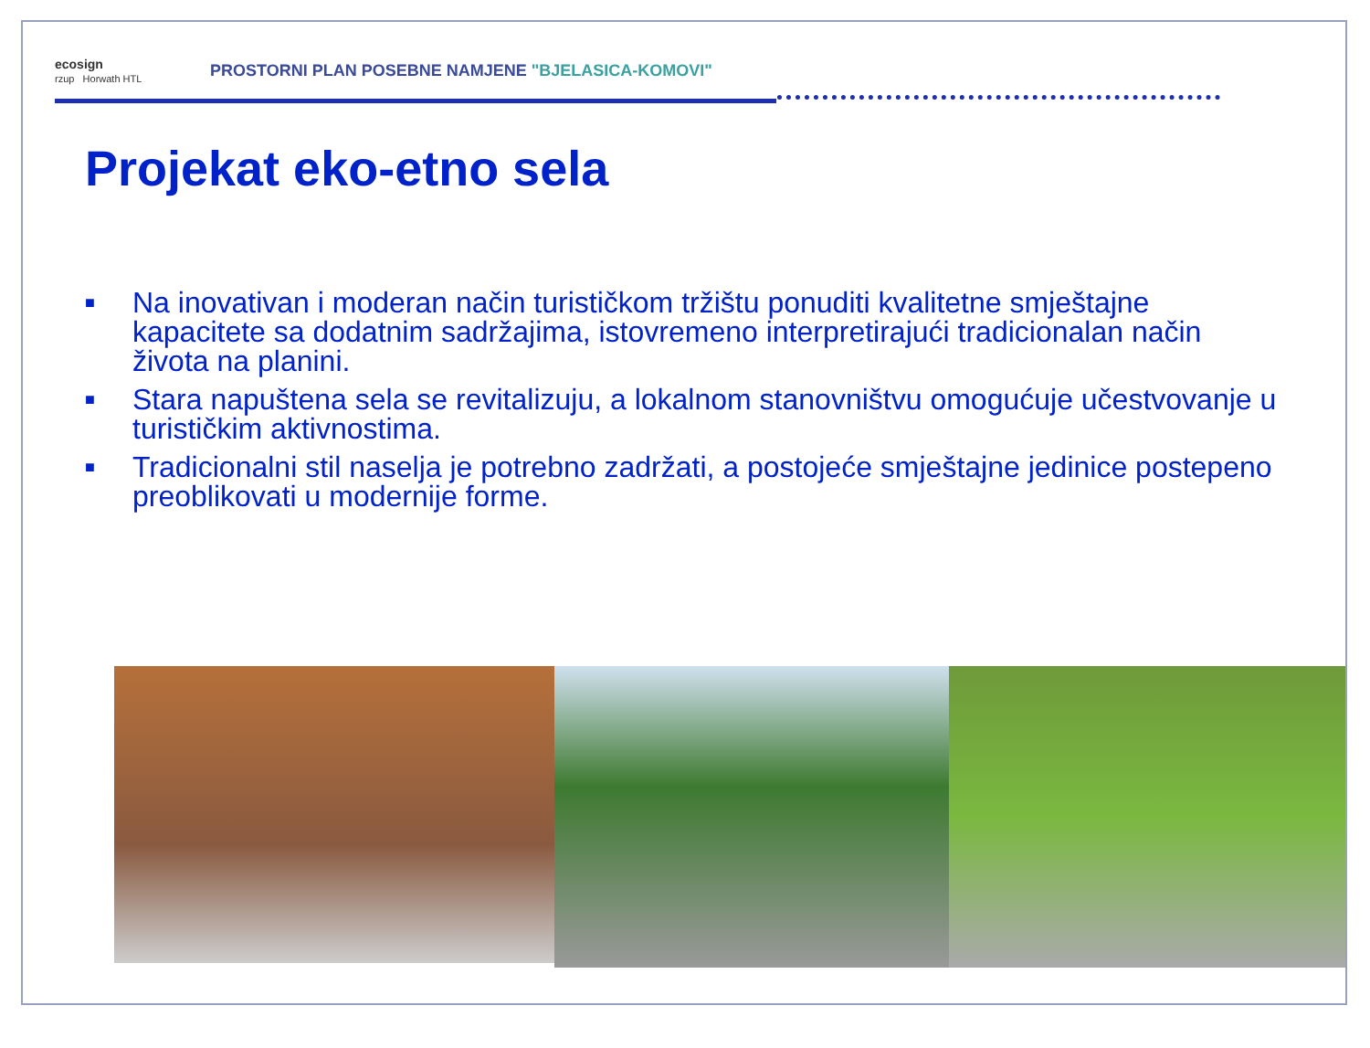ecosign
rzup Horwath HTL
PROSTORNI PLAN POSEBNE NAMJENE "BJELASICA-KOMOVI"
Projekat eko-etno sela
■ Na inovativan i moderan način turističkom tržištu ponuditi kvalitetne smještajne kapacitete sa dodatnim sadržajima, istovremeno interpretirajući tradicionalan način života na planini.
■ Stara napuštena sela se revitalizuju, a lokalnom stanovništvu omogućuje učestvovanje u turističkim aktivnostima.
■ Tradicionalni stil naselja je potrebno zadržati, a postojeće smještajne jedinice postepeno preoblikovati u modernije forme.